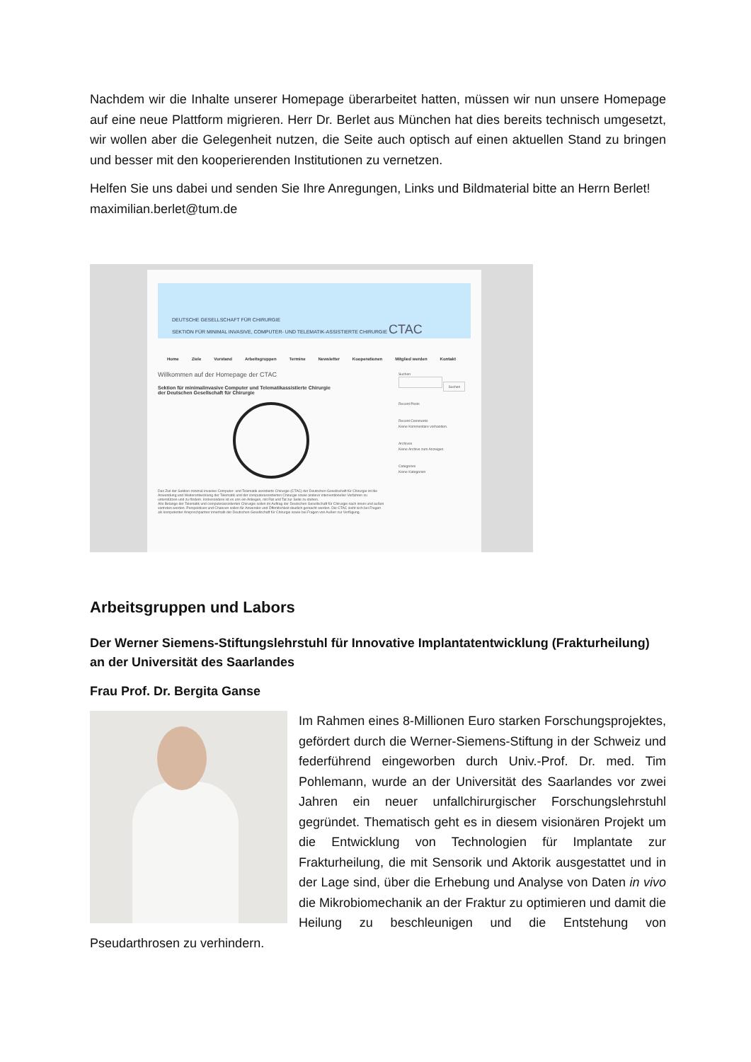Nachdem wir die Inhalte unserer Homepage überarbeitet hatten, müssen wir nun unsere Homepage auf eine neue Plattform migrieren. Herr Dr. Berlet aus München hat dies bereits technisch umgesetzt, wir wollen aber die Gelegenheit nutzen, die Seite auch optisch auf einen aktuellen Stand zu bringen und besser mit den kooperierenden Institutionen zu vernetzen.
Helfen Sie uns dabei und senden Sie Ihre Anregungen, Links und Bildmaterial bitte an Herrn Berlet! maximilian.berlet@tum.de
DEUTSCHE GESELLSCHAFT FÜR CHIRURGIE
SEKTION FÜR MINIMAL INVASIVE, COMPUTER- UND TELEMATIK-ASSISTIERTE CHIRURGIE CTAC
Home Ziele Vorstand Arbeitsgruppen Termine Newsletter Kooperationen Mitglied werden Kontakt
Willkommen auf der Homepage der CTAC
Sektion für minimalinvasive Computer und Telematikassistierte Chirurgie
der Deutschen Gesellschaft für Chirurgie
Das Ziel der Sektion minimal invasive Computer- und Telematik assistierte Chirurgie (CTAC) der Deutschen Gesellschaft für Chirurgie ist die Anwendung und Weiterentwicklung der Telematik und der computerassistierten Chirurgie sowie anderer interventioneller Verfahren zu unterstützen und zu fördern. Insbesondere ist es uns ein Anliegen, mit Rat und Tat zur Seite zu stehen.
Alle Belange der Telematik und computerassistierten Chirurgie sollen im Auftrag der Deutschen Gesellschaft für Chirurgie nach innen und außen vertreten werden. Perspektiven und Chancen sollen für Anwender und Öffentlichkeit deutlich gemacht werden. Die CTAC sieht sich bei Fragen als kompetenter Ansprechpartner innerhalb der Deutschen Gesellschaft für Chirurgie sowie bei Fragen von Außen zur Verfügung.
Suchen
Suchen
Recent Posts
Recent Comments
Keine Kommentare vorhanden.
Archives
Keine Archive zum Anzeigen.
Categories
Keine Kategorien
Arbeitsgruppen und Labors
Der Werner Siemens-Stiftungslehrstuhl für Innovative Implantatentwicklung (Frakturheilung) an der Universität des Saarlandes
Frau Prof. Dr. Bergita Ganse
Im Rahmen eines 8-Millionen Euro starken Forschungsprojektes, gefördert durch die Werner-Siemens-Stiftung in der Schweiz und federführend eingeworben durch Univ.-Prof. Dr. med. Tim Pohlemann, wurde an der Universität des Saarlandes vor zwei Jahren ein neuer unfallchirurgischer Forschungslehrstuhl gegründet. Thematisch geht es in diesem visionären Projekt um die Entwicklung von Technologien für Implantate zur Frakturheilung, die mit Sensorik und Aktorik ausgestattet und in der Lage sind, über die Erhebung und Analyse von Daten in vivo die Mikrobiomechanik an der Fraktur zu optimieren und damit die Heilung zu beschleunigen und die Entstehung von Pseudarthrosen zu verhindern.